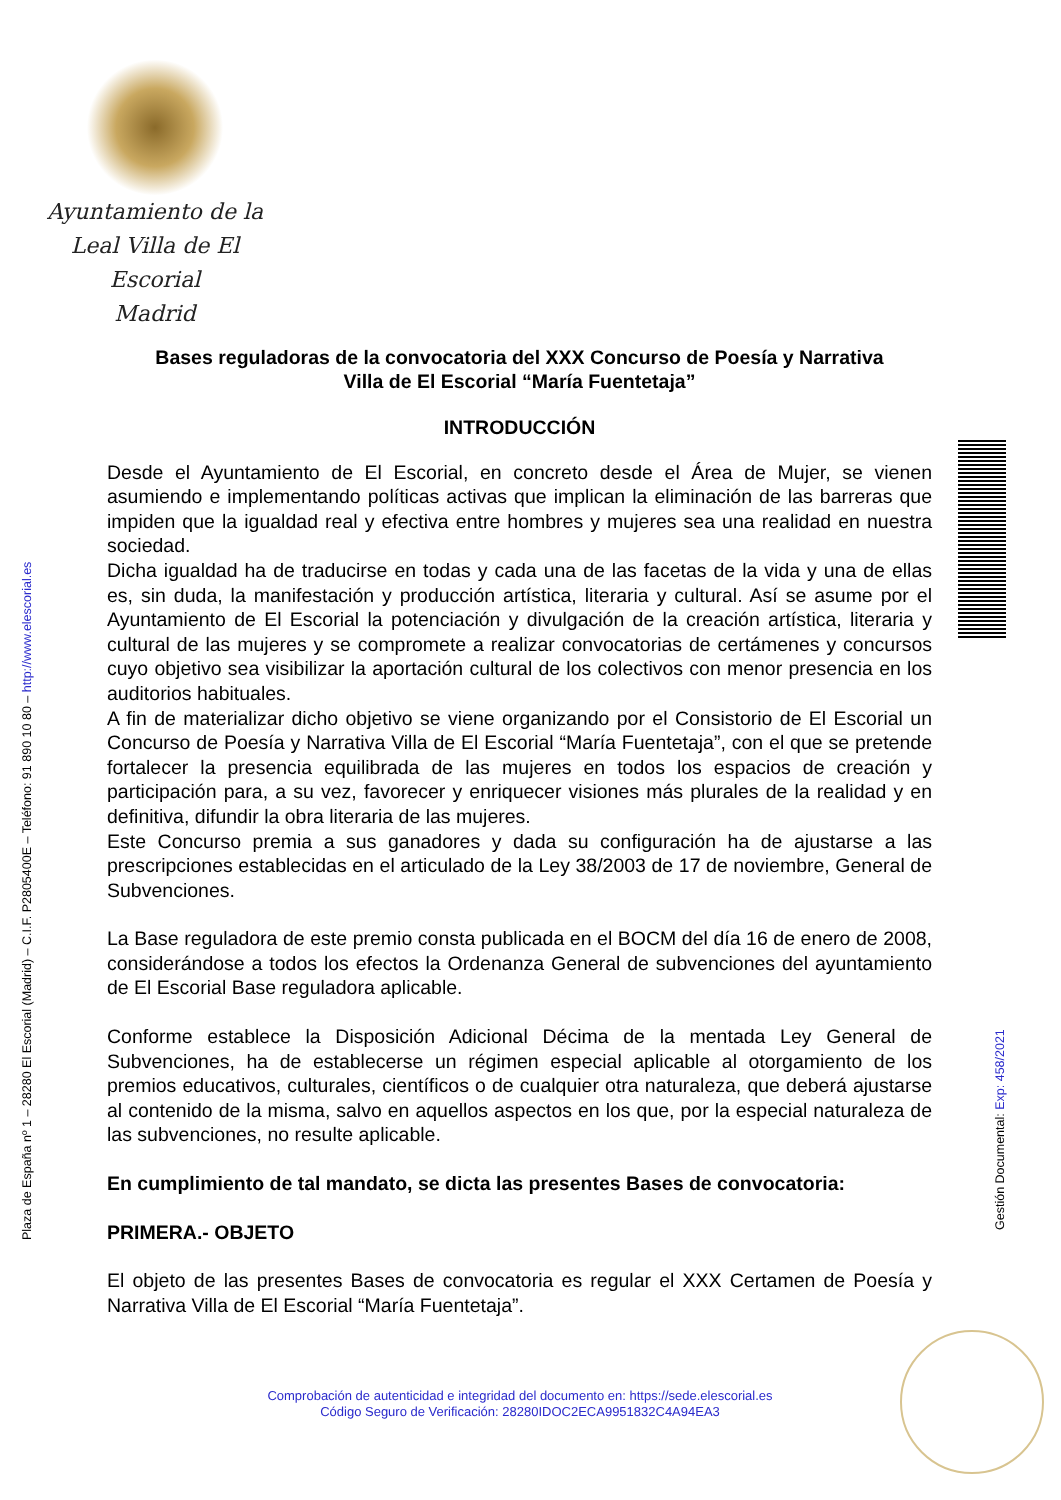Ayuntamiento de la
Leal Villa de El Escorial
Madrid
Plaza de España nº 1 – 28280 El Escorial (Madrid) – C.I.F. P2805400E – Teléfono: 91 890 10 80 – http://www.elescorial.es
Gestión Documental: Exp: 458/2021
Bases reguladoras de la convocatoria del XXX Concurso de Poesía y Narrativa
Villa de El Escorial “María Fuentetaja”
INTRODUCCIÓN
Desde el Ayuntamiento de El Escorial, en concreto desde el Área de Mujer, se vienen asumiendo e implementando políticas activas que implican la eliminación de las barreras que impiden que la igualdad real y efectiva entre hombres y mujeres sea una realidad en nuestra sociedad.
Dicha igualdad ha de traducirse en todas y cada una de las facetas de la vida y una de ellas es, sin duda, la manifestación y producción artística, literaria y cultural. Así se asume por el Ayuntamiento de El Escorial la potenciación y divulgación de la creación artística, literaria y cultural de las mujeres y se compromete a realizar convocatorias de certámenes y concursos cuyo objetivo sea visibilizar la aportación cultural de los colectivos con menor presencia en los auditorios habituales.
A fin de materializar dicho objetivo se viene organizando por el Consistorio de El Escorial un Concurso de Poesía y Narrativa Villa de El Escorial “María Fuentetaja”, con el que se pretende fortalecer la presencia equilibrada de las mujeres en todos los espacios de creación y participación para, a su vez, favorecer y enriquecer visiones más plurales de la realidad y en definitiva, difundir la obra literaria de las mujeres.
Este Concurso premia a sus ganadores y dada su configuración ha de ajustarse a las prescripciones establecidas en el articulado de la Ley 38/2003 de 17 de noviembre, General de Subvenciones.
La Base reguladora de este premio consta publicada en el BOCM del día 16 de enero de 2008, considerándose a todos los efectos la Ordenanza General de subvenciones del ayuntamiento de El Escorial Base reguladora aplicable.
Conforme establece la Disposición Adicional Décima de la mentada Ley General de Subvenciones, ha de establecerse un régimen especial aplicable al otorgamiento de los premios educativos, culturales, científicos o de cualquier otra naturaleza, que deberá ajustarse al contenido de la misma, salvo en aquellos aspectos en los que, por la especial naturaleza de las subvenciones, no resulte aplicable.
En cumplimiento de tal mandato, se dicta las presentes Bases de convocatoria:
PRIMERA.- OBJETO
El objeto de las presentes Bases de convocatoria es regular el XXX Certamen de Poesía y Narrativa Villa de El Escorial “María Fuentetaja”.
Comprobación de autenticidad e integridad del documento en: https://sede.elescorial.es
Código Seguro de Verificación: 28280IDOC2ECA9951832C4A94EA3